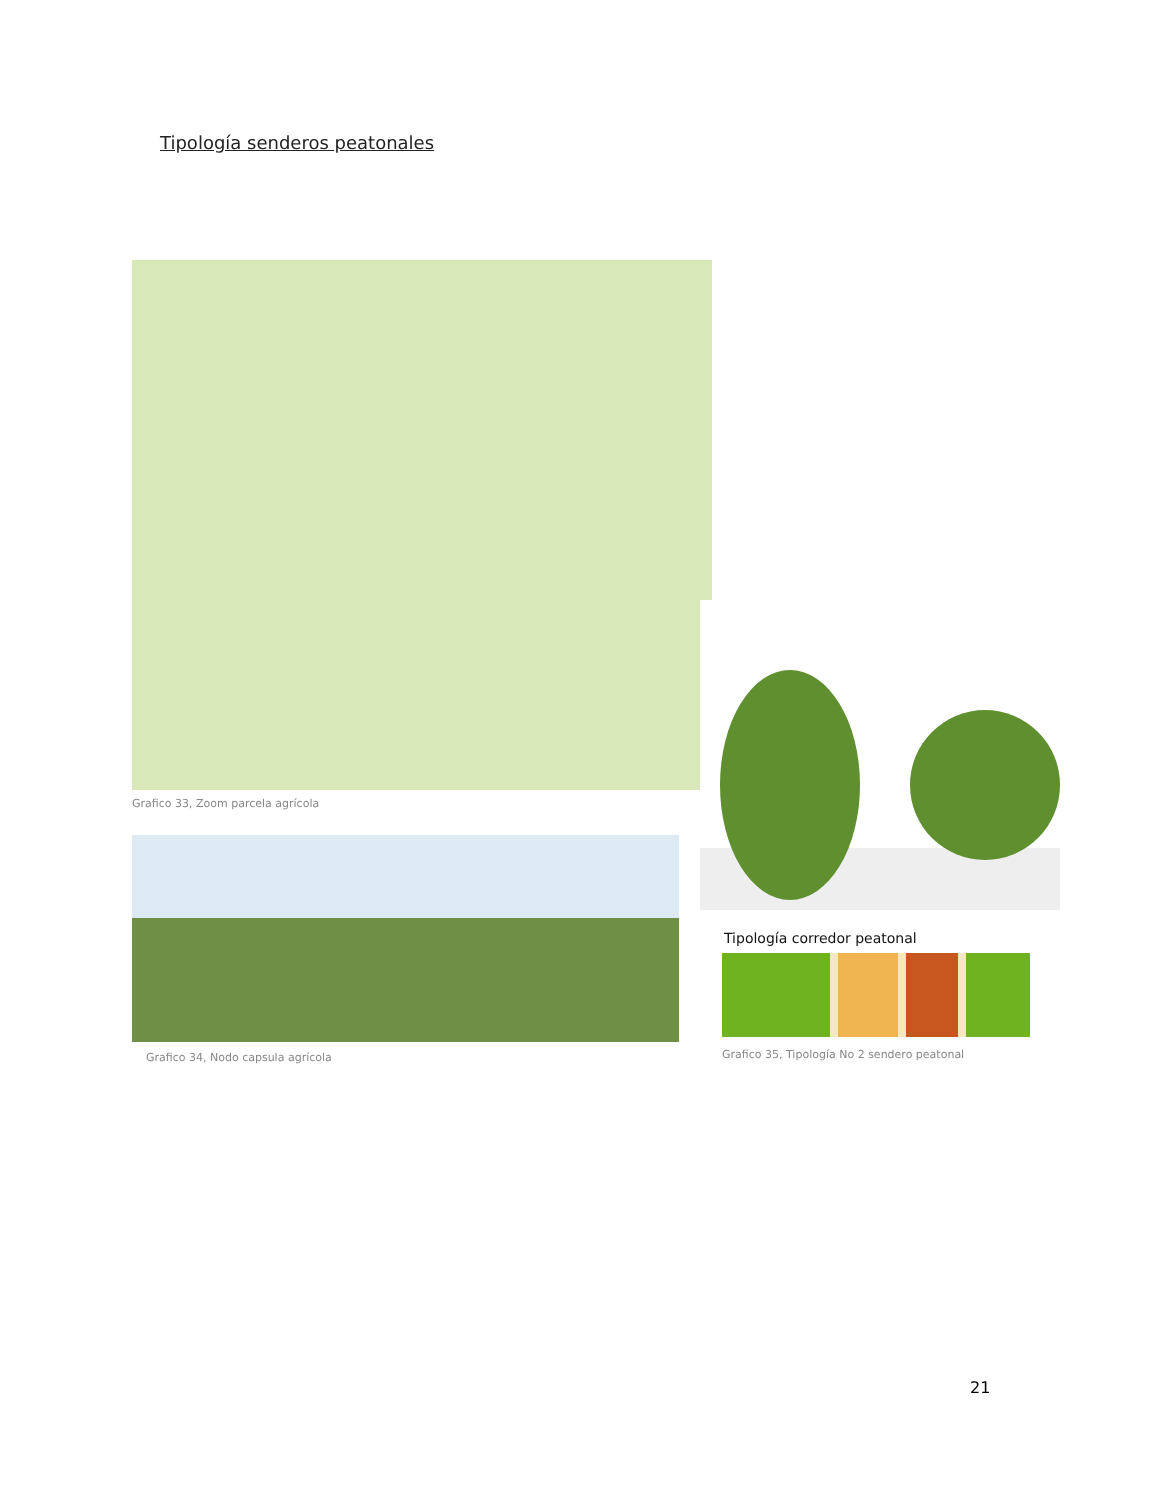Tipología senderos peatonales
Grafico 33, Zoom parcela agrícola
Grafico 34, Nodo capsula agrícola
Tipología corredor peatonal
Grafico 35, Tipología No 2 sendero peatonal
21